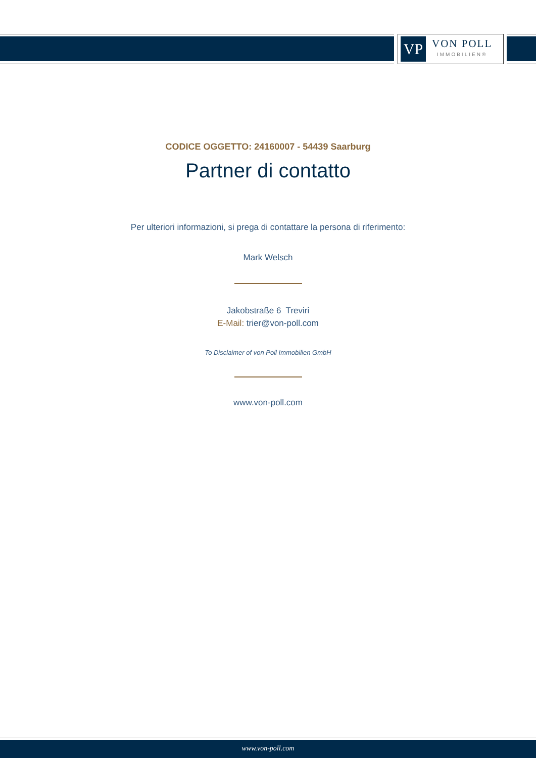VP
VON POLL
IMMOBILIEN®
CODICE OGGETTO: 24160007 - 54439 Saarburg
Partner di contatto
Per ulteriori informazioni, si prega di contattare la persona di riferimento:
Mark Welsch
Jakobstraße 6 Treviri
E-Mail: trier@von-poll.com
To Disclaimer of von Poll Immobilien GmbH
www.von-poll.com
www.von-poll.com